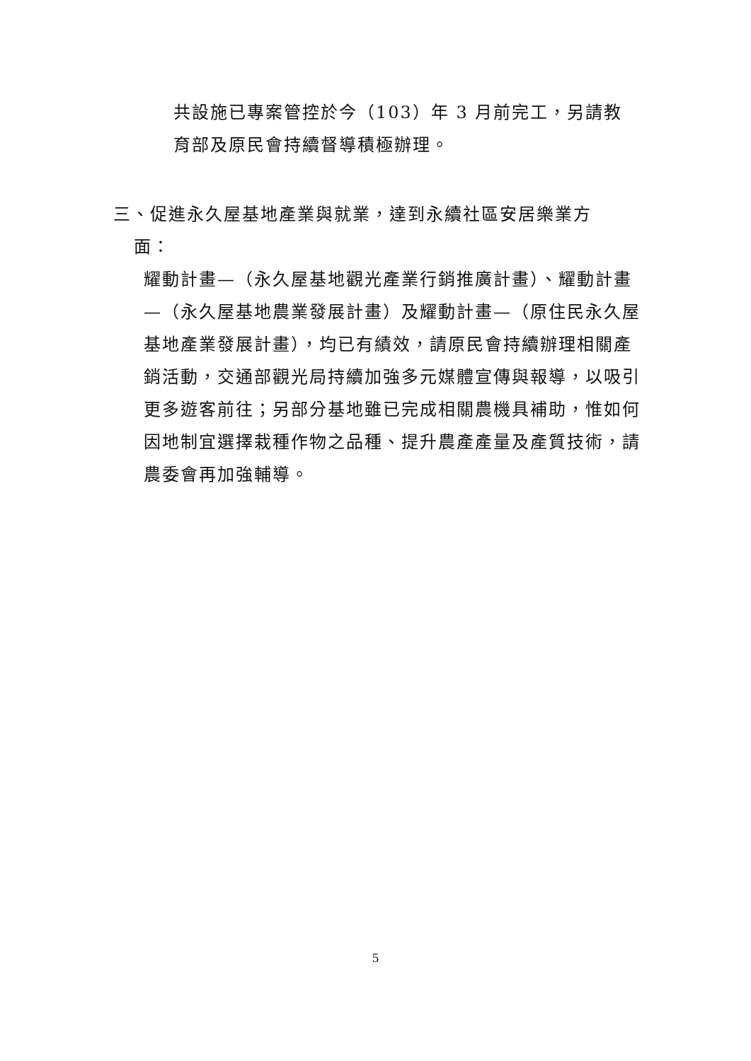共設施已專案管控於今（103）年 3 月前完工，另請教育部及原民會持續督導積極辦理。
三、促進永久屋基地產業與就業，達到永續社區安居樂業方
面：
耀動計畫—（永久屋基地觀光產業行銷推廣計畫）、耀動計畫—（永久屋基地農業發展計畫）及耀動計畫—（原住民永久屋基地產業發展計畫），均已有績效，請原民會持續辦理相關產銷活動，交通部觀光局持續加強多元媒體宣傳與報導，以吸引更多遊客前往；另部分基地雖已完成相關農機具補助，惟如何因地制宜選擇栽種作物之品種、提升農產產量及產質技術，請農委會再加強輔導。
5